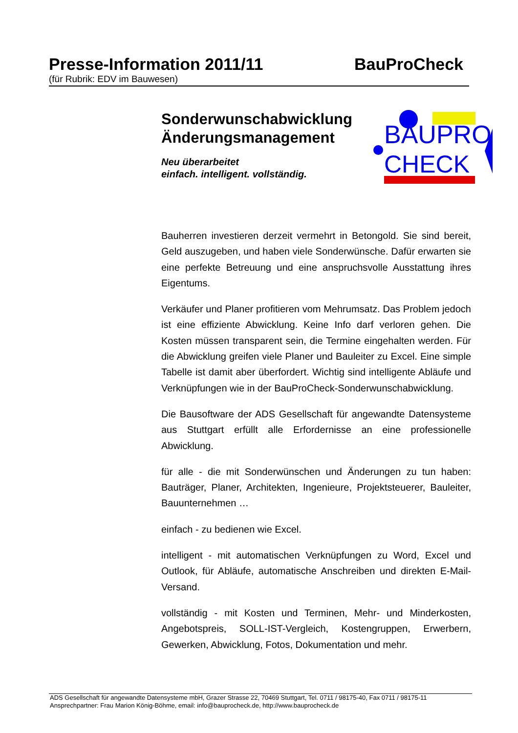Presse-Information 2011/11 BauProCheck
(für Rubrik: EDV im Bauwesen)
Sonderwunschabwicklung Änderungsmanagement
Neu überarbeitet
einfach. intelligent. vollständig.
BAUPRO
CHECK
Bauherren investieren derzeit vermehrt in Betongold. Sie sind bereit, Geld auszugeben, und haben viele Sonderwünsche. Dafür erwarten sie eine perfekte Betreuung und eine anspruchsvolle Ausstattung ihres Eigentums.
Verkäufer und Planer profitieren vom Mehrumsatz. Das Problem jedoch ist eine effiziente Abwicklung. Keine Info darf verloren gehen. Die Kosten müssen transparent sein, die Termine eingehalten werden. Für die Abwicklung greifen viele Planer und Bauleiter zu Excel. Eine simple Tabelle ist damit aber überfordert. Wichtig sind intelligente Abläufe und Verknüpfungen wie in der BauProCheck-Sonderwunschabwicklung.
Die Bausoftware der ADS Gesellschaft für angewandte Datensysteme aus Stuttgart erfüllt alle Erfordernisse an eine professionelle Abwicklung.
für alle - die mit Sonderwünschen und Änderungen zu tun haben: Bauträger, Planer, Architekten, Ingenieure, Projektsteuerer, Bauleiter, Bauunternehmen …
einfach - zu bedienen wie Excel.
intelligent - mit automatischen Verknüpfungen zu Word, Excel und Outlook, für Abläufe, automatische Anschreiben und direkten E-Mail-Versand.
vollständig - mit Kosten und Terminen, Mehr- und Minderkosten, Angebotspreis, SOLL-IST-Vergleich, Kostengruppen, Erwerbern, Gewerken, Abwicklung, Fotos, Dokumentation und mehr.
ADS Gesellschaft für angewandte Datensysteme mbH, Grazer Strasse 22, 70469 Stuttgart, Tel. 0711 / 98175-40, Fax 0711 / 98175-11
Ansprechpartner: Frau Marion König-Böhme, email: info@bauprocheck.de, http://www.bauprocheck.de